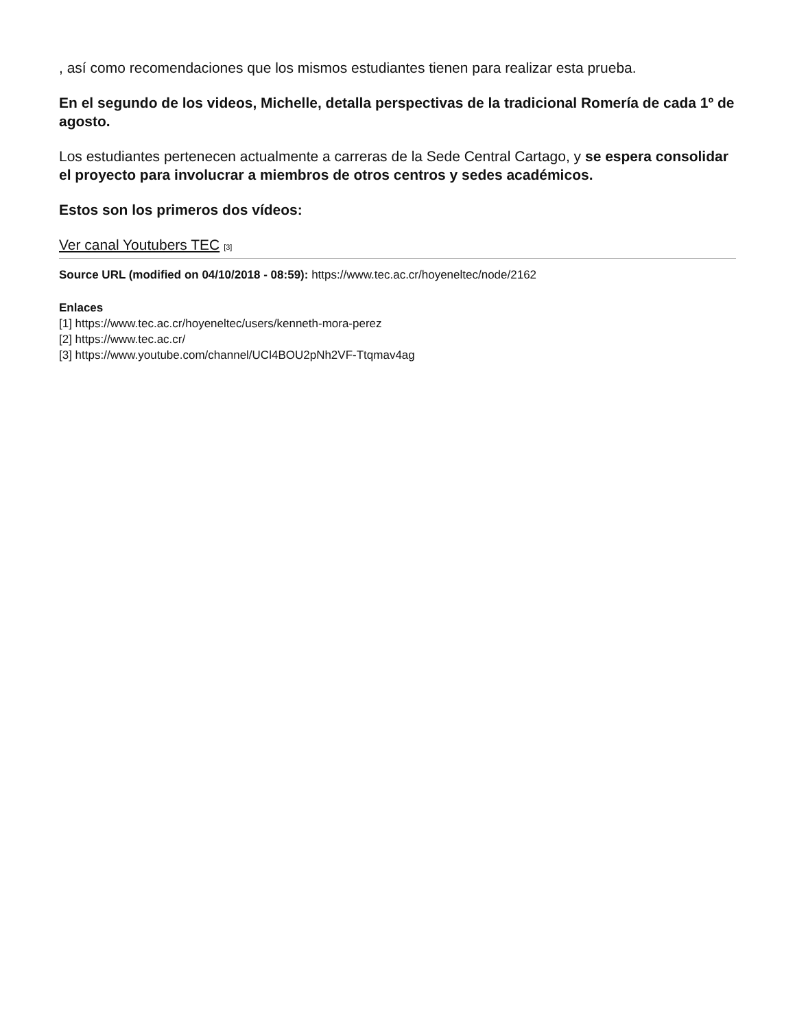, así como recomendaciones que los mismos estudiantes tienen para realizar esta prueba.
En el segundo de los videos, Michelle, detalla perspectivas de la tradicional Romería de cada 1º de agosto.
Los estudiantes pertenecen actualmente a carreras de la Sede Central Cartago, y se espera consolidar el proyecto para involucrar a miembros de otros centros y sedes académicos.
Estos son los primeros dos vídeos:
Ver canal Youtubers TEC [3]
Source URL (modified on 04/10/2018 - 08:59): https://www.tec.ac.cr/hoyeneltec/node/2162
Enlaces
[1] https://www.tec.ac.cr/hoyeneltec/users/kenneth-mora-perez
[2] https://www.tec.ac.cr/
[3] https://www.youtube.com/channel/UCl4BOU2pNh2VF-Ttqmav4ag